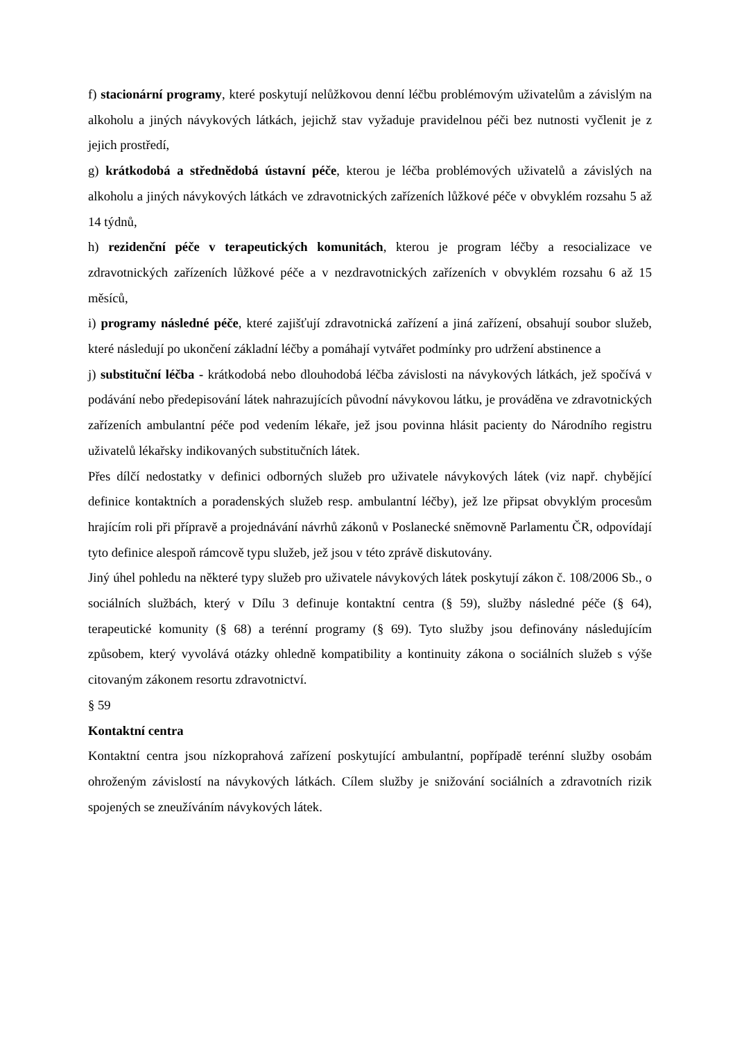f) stacionární programy, které poskytují nelůžkovou denní léčbu problémovým uživatelům a závislým na alkoholu a jiných návykových látkách, jejichž stav vyžaduje pravidelnou péči bez nutnosti vyčlenit je z jejich prostředí,
g) krátkodobá a střednědobá ústavní péče, kterou je léčba problémových uživatelů a závislých na alkoholu a jiných návykových látkách ve zdravotnických zařízeních lůžkové péče v obvyklém rozsahu 5 až 14 týdnů,
h) rezidenční péče v terapeutických komunitách, kterou je program léčby a resocializace ve zdravotnických zařízeních lůžkové péče a v nezdravotnických zařízeních v obvyklém rozsahu 6 až 15 měsíců,
i) programy následné péče, které zajišťují zdravotnická zařízení a jiná zařízení, obsahují soubor služeb, které následují po ukončení základní léčby a pomáhají vytvářet podmínky pro udržení abstinence a
j) substituční léčba - krátkodobá nebo dlouhodobá léčba závislosti na návykových látkách, jež spočívá v podávání nebo předepisování látek nahrazujících původní návykovou látku, je prováděna ve zdravotnických zařízeních ambulantní péče pod vedením lékaře, jež jsou povinna hlásit pacienty do Národního registru uživatelů lékařsky indikovaných substitučních látek.
Přes dílčí nedostatky v definici odborných služeb pro uživatele návykových látek (viz např. chybějící definice kontaktních a poradenských služeb resp. ambulantní léčby), jež lze připsat obvyklým procesům hrajícím roli při přípravě a projednávání návrhů zákonů v Poslanecké sněmovně Parlamentu ČR, odpovídají tyto definice alespoň rámcově typu služeb, jež jsou v této zprávě diskutovány.
Jiný úhel pohledu na některé typy služeb pro uživatele návykových látek poskytují zákon č. 108/2006 Sb., o sociálních službách, který v Dílu 3 definuje kontaktní centra (§ 59), služby následné péče (§ 64), terapeutické komunity (§ 68) a terénní programy (§ 69). Tyto služby jsou definovány následujícím způsobem, který vyvolává otázky ohledně kompatibility a kontinuity zákona o sociálních služeb s výše citovaným zákonem resortu zdravotnictví.
§ 59
Kontaktní centra
Kontaktní centra jsou nízkoprahová zařízení poskytující ambulantní, popřípadě terénní služby osobám ohroženým závislostí na návykových látkách. Cílem služby je snižování sociálních a zdravotních rizik spojených se zneužíváním návykových látek.